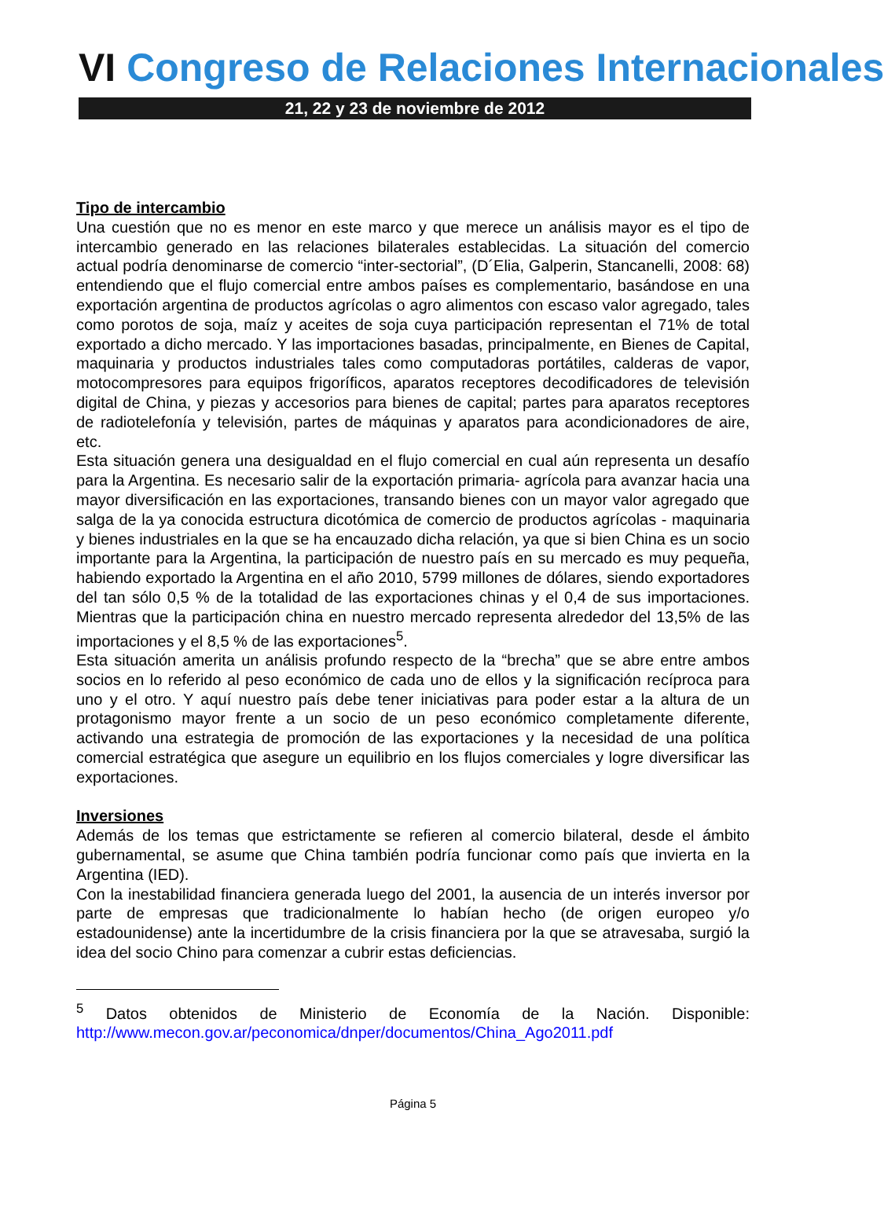VI Congreso de Relaciones Internacionales
21, 22 y 23 de noviembre de 2012
Tipo de intercambio
Una cuestión que no es menor en este marco y que merece un análisis mayor es el tipo de intercambio generado en las relaciones bilaterales establecidas. La situación del comercio actual podría denominarse de comercio “inter-sectorial”, (D´Elia, Galperin, Stancanelli, 2008: 68) entendiendo que el flujo comercial entre ambos países es complementario, basándose en una exportación argentina de productos agrícolas o agro alimentos con escaso valor agregado, tales como porotos de soja, maíz y aceites de soja cuya participación representan el 71% de total exportado a dicho mercado. Y las importaciones basadas, principalmente, en Bienes de Capital, maquinaria y productos industriales tales como computadoras portátiles, calderas de vapor, motocompresores para equipos frigoríficos, aparatos receptores decodificadores de televisión digital de China, y piezas y accesorios para bienes de capital; partes para aparatos receptores de radiotelefonía y televisión, partes de máquinas y aparatos para acondicionadores de aire, etc.
Esta situación genera una desigualdad en el flujo comercial en cual aún representa un desafío para la Argentina. Es necesario salir de la exportación primaria- agrícola para avanzar hacia una mayor diversificación en las exportaciones, transando bienes con un mayor valor agregado que salga de la ya conocida estructura dicotómica de comercio de productos agrícolas - maquinaria y bienes industriales en la que se ha encauzado dicha relación, ya que si bien China es un socio importante para la Argentina, la participación de nuestro país en su mercado es muy pequeña, habiendo exportado la Argentina en el año 2010, 5799 millones de dólares, siendo exportadores del tan sólo 0,5 % de la totalidad de las exportaciones chinas y el 0,4 de sus importaciones. Mientras que la participación china en nuestro mercado representa alrededor del 13,5% de las importaciones y el 8,5 % de las exportaciones<sup>5</sup>.
Esta situación amerita un análisis profundo respecto de la “brecha” que se abre entre ambos socios en lo referido al peso económico de cada uno de ellos y la significación recíproca para uno y el otro. Y aquí nuestro país debe tener iniciativas para poder estar a la altura de un protagonismo mayor frente a un socio de un peso económico completamente diferente, activando una estrategia de promoción de las exportaciones y la necesidad de una política comercial estratégica que asegure un equilibrio en los flujos comerciales y logre diversificar las exportaciones.
Inversiones
Además de los temas que estrictamente se refieren al comercio bilateral, desde el ámbito gubernamental, se asume que China también podría funcionar como país que invierta en la Argentina (IED).
Con la inestabilidad financiera generada luego del 2001, la ausencia de un interés inversor por parte de empresas que tradicionalmente lo habían hecho (de origen europeo y/o estadounidense) ante la incertidumbre de la crisis financiera por la que se atravesaba, surgió la idea del socio Chino para comenzar a cubrir estas deficiencias.
<sup>5</sup> Datos obtenidos de Ministerio de Economía de la Nación. Disponible: http://www.mecon.gov.ar/peconomica/dnper/documentos/China_Ago2011.pdf
Página 5